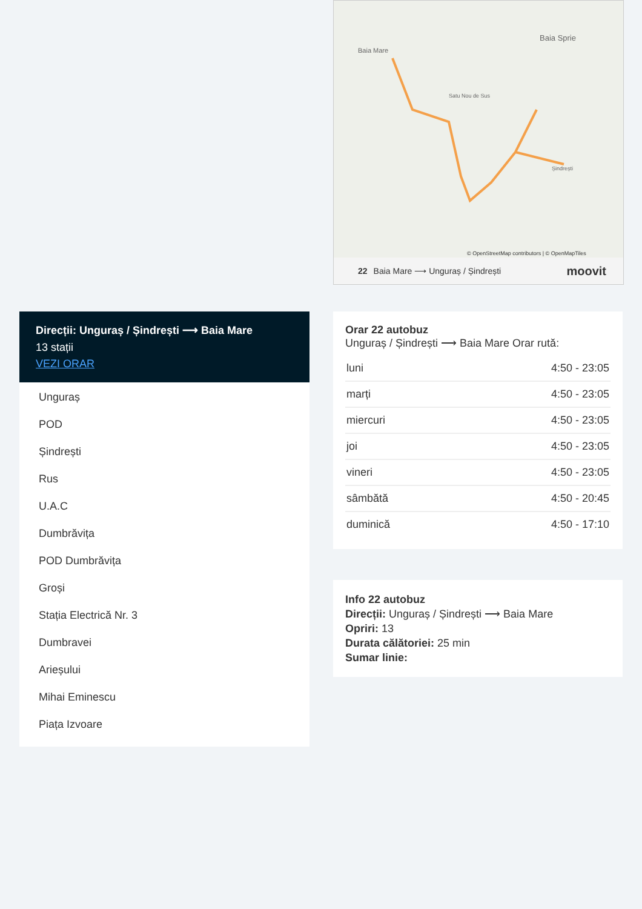Baia Mare
Baia Sprie
Satu Nou de Sus
Șindrești
© OpenStreetMap contributors | © OpenMapTiles
22 Baia Mare ⟶ Unguraș / Șindrești moovit
Direcții: Unguraș / Șindrești ⟶ Baia Mare
13 stații
VEZI ORAR
Unguraș
POD
Șindrești
Rus
U.A.C
Dumbrăvița
POD Dumbrăvița
Groși
Stația Electrică Nr. 3
Dumbravei
Arieșului
Mihai Eminescu
Piața Izvoare
Orar 22 autobuz
Unguraș / Șindrești ⟶ Baia Mare Orar rută:
| luni | 4:50 - 23:05 |
| marți | 4:50 - 23:05 |
| miercuri | 4:50 - 23:05 |
| joi | 4:50 - 23:05 |
| vineri | 4:50 - 23:05 |
| sâmbătă | 4:50 - 20:45 |
| duminică | 4:50 - 17:10 |
Info 22 autobuz
Direcții: Unguraș / Șindrești ⟶ Baia Mare
Opriri: 13
Durata călătoriei: 25 min
Sumar linie: